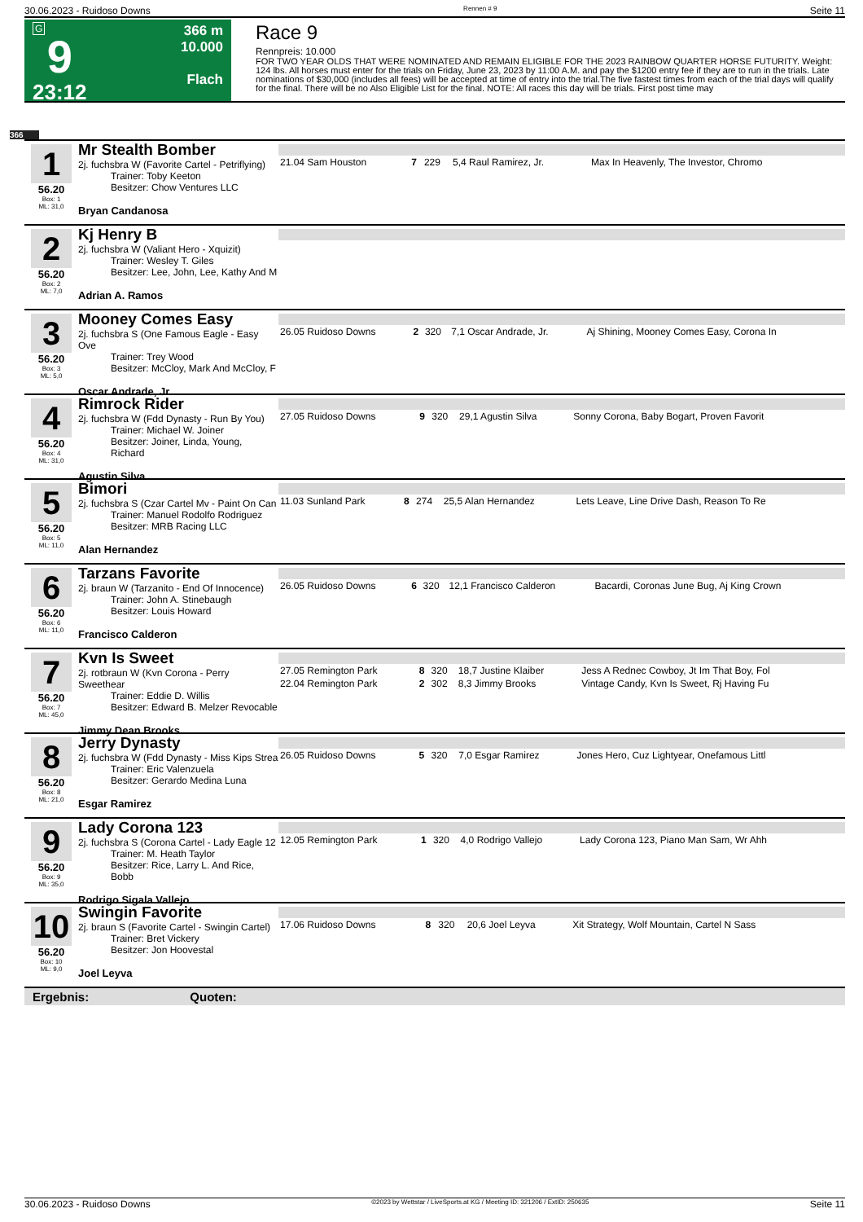30.06.2023 - Ruidoso Downs Rennen # 9 Seite 11
G
9
23:12
366 m
10.000
Flach
Race 9
Rennpreis: 10.000
FOR TWO YEAR OLDS THAT WERE NOMINATED AND REMAIN ELIGIBLE FOR THE 2023 RAINBOW QUARTER HORSE FUTURITY. Weight: 124 lbs. All horses must enter for the trials on Friday, June 23, 2023 by 11:00 A.M. and pay the $1200 entry fee if they are to run in the trials. Late nominations of $30,000 (includes all fees) will be accepted at time of entry into the trial.The five fastest times from each of the trial days will qualify for the final. There will be no Also Eligible List for the final. NOTE: All races this day will be trials. First post time may
366
1
56.20
Box: 1
ML: 31,0
Mr Stealth Bomber
2j. fuchsbra W (Favorite Cartel - Petriflying)
Trainer: Toby Keeton
Besitzer: Chow Ventures LLC
Bryan Candanosa
| 21.04 Sam Houston | 7 | 229 | 5,4 Raul Ramirez, Jr. | Max In Heavenly, The Investor, Chromo |
2
56.20
Box: 2
ML: 7,0
Kj Henry B
2j. fuchsbra W (Valiant Hero - Xquizit)
Trainer: Wesley T. Giles
Besitzer: Lee, John, Lee, Kathy And M
Adrian A. Ramos
3
56.20
Box: 3
ML: 5,0
Mooney Comes Easy
2j. fuchsbra S (One Famous Eagle - Easy Ove
Trainer: Trey Wood
Besitzer: McCloy, Mark And McCloy, F
Oscar Andrade, Jr.
| 26.05 Ruidoso Downs | 2 | 320 | 7,1 Oscar Andrade, Jr. | Aj Shining, Mooney Comes Easy, Corona In |
4
56.20
Box: 4
ML: 31,0
Rimrock Rider
2j. fuchsbra W (Fdd Dynasty - Run By You)
Trainer: Michael W. Joiner
Besitzer: Joiner, Linda, Young, Richard
Agustin Silva
| 27.05 Ruidoso Downs | 9 | 320 | 29,1 Agustin Silva | Sonny Corona, Baby Bogart, Proven Favorit |
5
56.20
Box: 5
ML: 11,0
Bimori
2j. fuchsbra S (Czar Cartel Mv - Paint On Can
Trainer: Manuel Rodolfo Rodriguez
Besitzer: MRB Racing LLC
Alan Hernandez
| 11.03 Sunland Park | 8 | 274 | 25,5 Alan Hernandez | Lets Leave, Line Drive Dash, Reason To Re |
6
56.20
Box: 6
ML: 11,0
Tarzans Favorite
2j. braun W (Tarzanito - End Of Innocence)
Trainer: John A. Stinebaugh
Besitzer: Louis Howard
Francisco Calderon
| 26.05 Ruidoso Downs | 6 | 320 | 12,1 Francisco Calderon | Bacardi, Coronas June Bug, Aj King Crown |
7
56.20
Box: 7
ML: 45,0
Kvn Is Sweet
2j. rotbraun W (Kvn Corona - Perry Sweethear
Trainer: Eddie D. Willis
Besitzer: Edward B. Melzer Revocable
Jimmy Dean Brooks
| 27.05 Remington Park | 8 | 320 | 18,7 Justine Klaiber | Jess A Rednec Cowboy, Jt Im That Boy, Fol |
| 22.04 Remington Park | 2 | 302 | 8,3 Jimmy Brooks | Vintage Candy, Kvn Is Sweet, Rj Having Fu |
8
56.20
Box: 8
ML: 21,0
Jerry Dynasty
2j. fuchsbra W (Fdd Dynasty - Miss Kips Strea
Trainer: Eric Valenzuela
Besitzer: Gerardo Medina Luna
Esgar Ramirez
| 26.05 Ruidoso Downs | 5 | 320 | 7,0 Esgar Ramirez | Jones Hero, Cuz Lightyear, Onefamous Littl |
9
56.20
Box: 9
ML: 35,0
Lady Corona 123
2j. fuchsbra S (Corona Cartel - Lady Eagle 12
Trainer: M. Heath Taylor
Besitzer: Rice, Larry L. And Rice, Bobb
Rodrigo Sigala Vallejo
| 12.05 Remington Park | 1 | 320 | 4,0 Rodrigo Vallejo | Lady Corona 123, Piano Man Sam, Wr Ahh |
10
56.20
Box: 10
ML: 9,0
Swingin Favorite
2j. braun S (Favorite Cartel - Swingin Cartel)
Trainer: Bret Vickery
Besitzer: Jon Hoovestal
Joel Leyva
| 17.06 Ruidoso Downs | 8 | 320 | 20,6 Joel Leyva | Xit Strategy, Wolf Mountain, Cartel N Sass |
Ergebnis: Quoten:
30.06.2023 - Ruidoso Downs ©2023 by Wettstar / LiveSports.at KG / Meeting ID: 321206 / ExtID: 250635 Seite 11